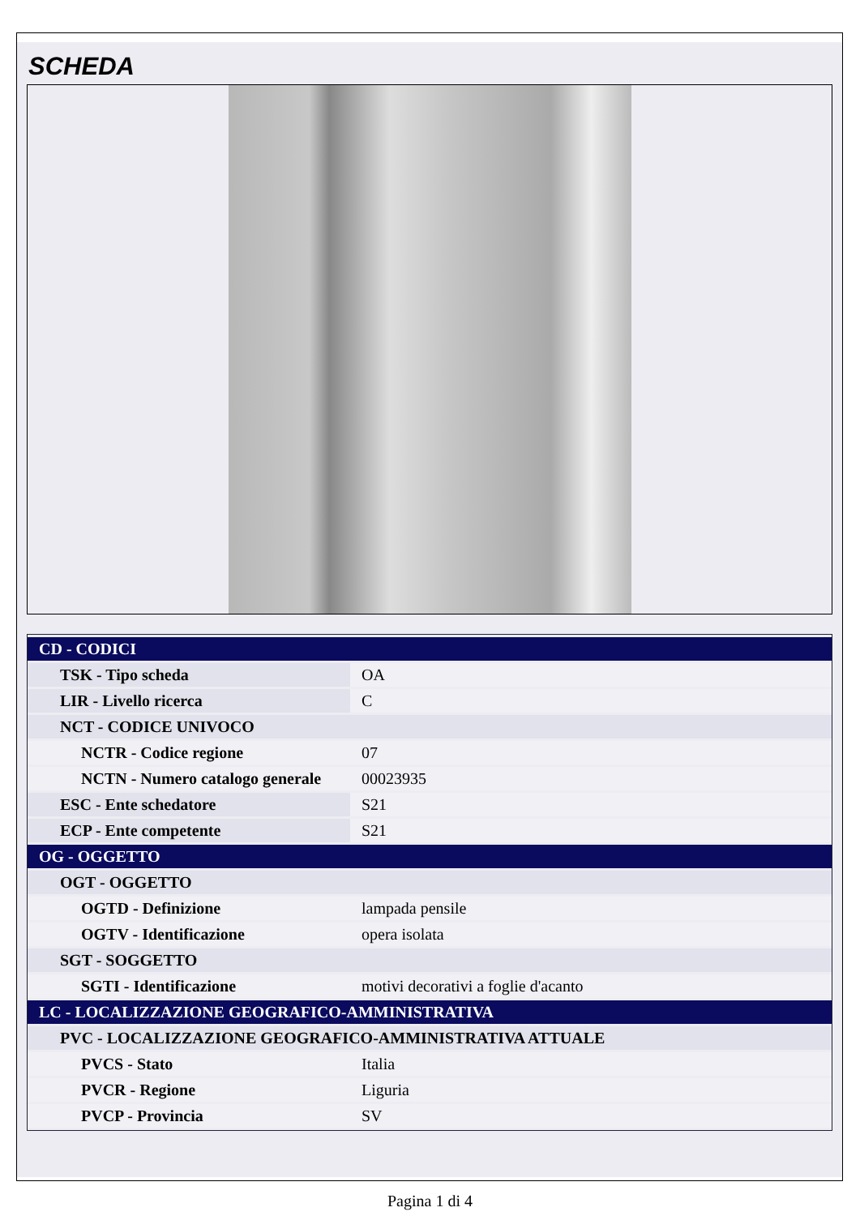SCHEDA
| CD - CODICI | |
| TSK - Tipo scheda | OA |
| LIR - Livello ricerca | C |
| NCT - CODICE UNIVOCO | |
| NCTR - Codice regione | 07 |
| NCTN - Numero catalogo generale | 00023935 |
| ESC - Ente schedatore | S21 |
| ECP - Ente competente | S21 |
| OG - OGGETTO | |
| OGT - OGGETTO | |
| OGTD - Definizione | lampada pensile |
| OGTV - Identificazione | opera isolata |
| SGT - SOGGETTO | |
| SGTI - Identificazione | motivi decorativi a foglie d'acanto |
| LC - LOCALIZZAZIONE GEOGRAFICO-AMMINISTRATIVA | |
| PVC - LOCALIZZAZIONE GEOGRAFICO-AMMINISTRATIVA ATTUALE | |
| PVCS - Stato | Italia |
| PVCR - Regione | Liguria |
| PVCP - Provincia | SV |
Pagina 1 di 4